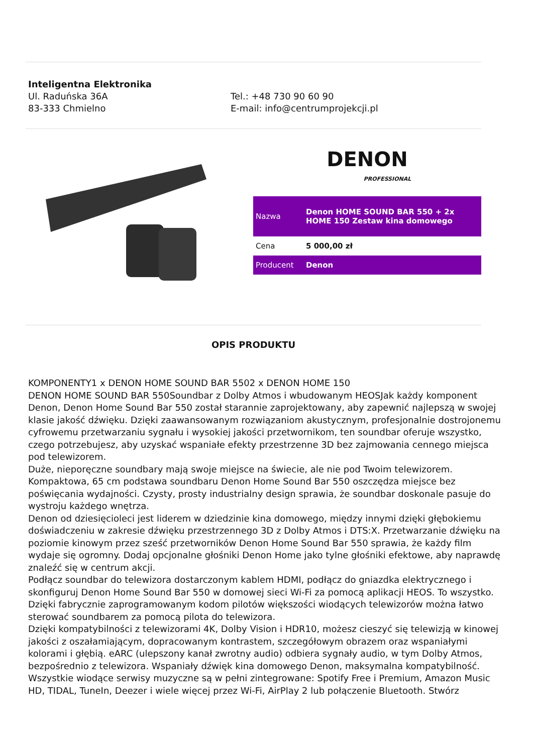Inteligentna Elektronika
Ul. Raduńska 36A
83-333 Chmielno
Tel.: +48 730 90 60 90
E-mail: info@centrumprojekcji.pl
DENON
PROFESSIONAL
| Nazwa | Denon HOME SOUND BAR 550 + 2x HOME 150 Zestaw kina domowego |
| Cena | 5 000,00 zł |
| Producent | Denon |
OPIS PRODUKTU
KOMPONENTY1 x DENON HOME SOUND BAR 5502 x DENON HOME 150
DENON HOME SOUND BAR 550Soundbar z Dolby Atmos i wbudowanym HEOSJak każdy komponent Denon, Denon Home Sound Bar 550 został starannie zaprojektowany, aby zapewnić najlepszą w swojej klasie jakość dźwięku. Dzięki zaawansowanym rozwiązaniom akustycznym, profesjonalnie dostrojonemu cyfrowemu przetwarzaniu sygnału i wysokiej jakości przetwornikom, ten soundbar oferuje wszystko, czego potrzebujesz, aby uzyskać wspaniałe efekty przestrzenne 3D bez zajmowania cennego miejsca pod telewizorem.
Duże, nieporęczne soundbary mają swoje miejsce na świecie, ale nie pod Twoim telewizorem. Kompaktowa, 65 cm podstawa soundbaru Denon Home Sound Bar 550 oszczędza miejsce bez poświęcania wydajności. Czysty, prosty industrialny design sprawia, że soundbar doskonale pasuje do wystroju każdego wnętrza.
Denon od dziesięcioleci jest liderem w dziedzinie kina domowego, między innymi dzięki głębokiemu doświadczeniu w zakresie dźwięku przestrzennego 3D z Dolby Atmos i DTS:X. Przetwarzanie dźwięku na poziomie kinowym przez sześć przetworników Denon Home Sound Bar 550 sprawia, że każdy film wydaje się ogromny. Dodaj opcjonalne głośniki Denon Home jako tylne głośniki efektowe, aby naprawdę znaleźć się w centrum akcji.
Podłącz soundbar do telewizora dostarczonym kablem HDMI, podłącz do gniazdka elektrycznego i skonfiguruj Denon Home Sound Bar 550 w domowej sieci Wi-Fi za pomocą aplikacji HEOS. To wszystko. Dzięki fabrycznie zaprogramowanym kodom pilotów większości wiodących telewizorów można łatwo sterować soundbarem za pomocą pilota do telewizora.
Dzięki kompatybilności z telewizorami 4K, Dolby Vision i HDR10, możesz cieszyć się telewizją w kinowej jakości z oszałamiającym, dopracowanym kontrastem, szczegółowym obrazem oraz wspaniałymi kolorami i głębią. eARC (ulepszony kanał zwrotny audio) odbiera sygnały audio, w tym Dolby Atmos, bezpośrednio z telewizora. Wspaniały dźwięk kina domowego Denon, maksymalna kompatybilność.
Wszystkie wiodące serwisy muzyczne są w pełni zintegrowane: Spotify Free i Premium, Amazon Music HD, TIDAL, TuneIn, Deezer i wiele więcej przez Wi-Fi, AirPlay 2 lub połączenie Bluetooth. Stwórz